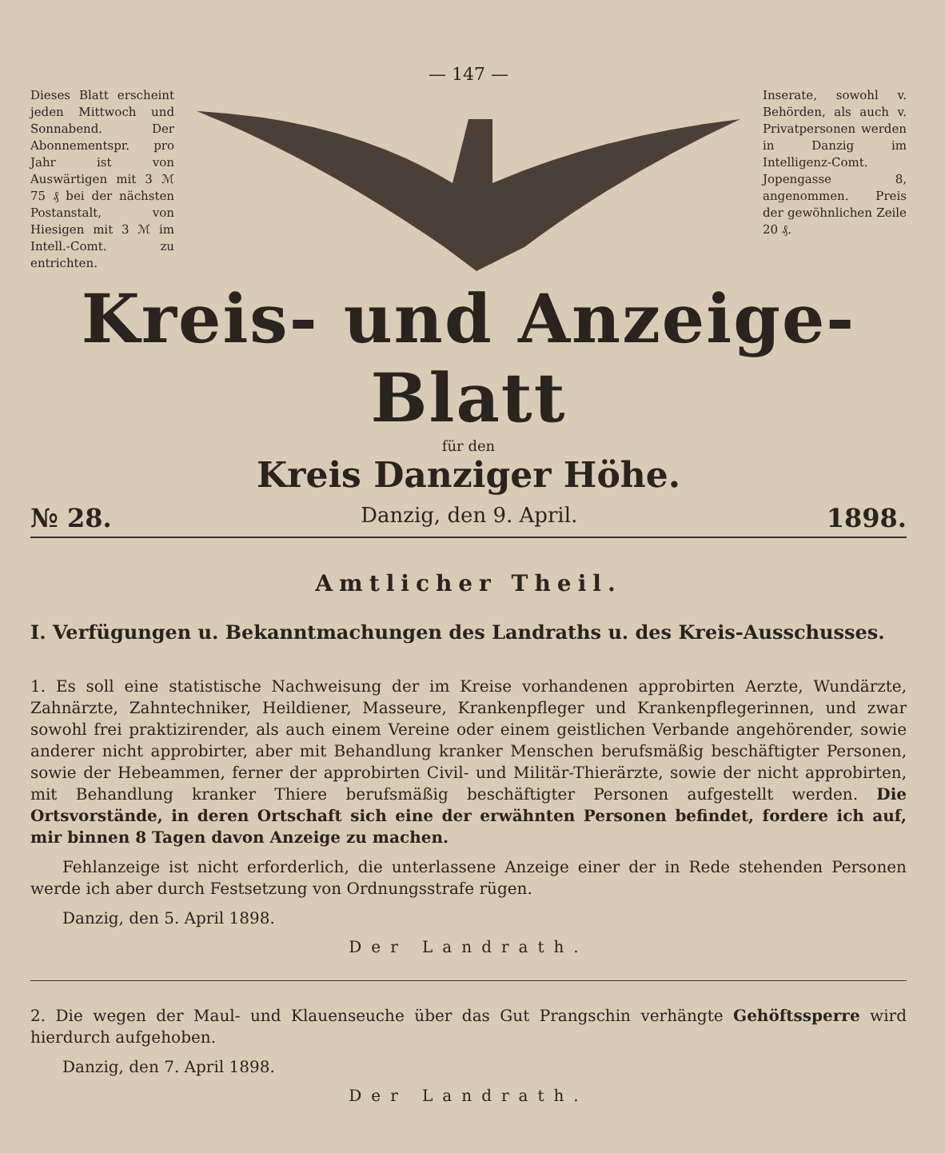— 147 —
Dieses Blatt erscheint jeden Mittwoch und Sonnabend. Der Abonnementspr. pro Jahr ist von Auswärtigen mit 3 ℳ 75 ₰ bei der nächsten Postanstalt, von Hiesigen mit 3 ℳ im Intell.-Comt. zu entrichten.
Inserate, sowohl v. Behörden, als auch v. Privatpersonen werden in Danzig im Intelligenz-Comt. Jopengasse 8, angenommen. Preis der gewöhnlichen Zeile 20 ₰.
Kreis- und Anzeige-Blatt
für den
Kreis Danziger Höhe.
№ 28. Danzig, den 9. April. 1898.
Amtlicher Theil.
I. Verfügungen u. Bekanntmachungen des Landraths u. des Kreis-Ausschusses.
1. Es soll eine statistische Nachweisung der im Kreise vorhandenen approbirten Aerzte, Wundärzte, Zahnärzte, Zahntechniker, Heildiener, Masseure, Krankenpfleger und Krankenpflegerinnen, und zwar sowohl frei praktizirender, als auch einem Vereine oder einem geistlichen Verbande angehörender, sowie anderer nicht approbirter, aber mit Behandlung kranker Menschen berufsmäßig beschäftigter Personen, sowie der Hebeammen, ferner der approbirten Civil- und Militär-Thierärzte, sowie der nicht approbirten, mit Behandlung kranker Thiere berufsmäßig beschäftigter Personen aufgestellt werden. Die Ortsvorstände, in deren Ortschaft sich eine der erwähnten Personen befindet, fordere ich auf, mir binnen 8 Tagen davon Anzeige zu machen.
  Fehlanzeige ist nicht erforderlich, die unterlassene Anzeige einer der in Rede stehenden Personen werde ich aber durch Festsetzung von Ordnungsstrafe rügen.
  Danzig, den 5. April 1898.
Der Landrath.
2. Die wegen der Maul- und Klauenseuche über das Gut Prangschin verhängte Gehöftssperre wird hierdurch aufgehoben.
  Danzig, den 7. April 1898.
Der Landrath.